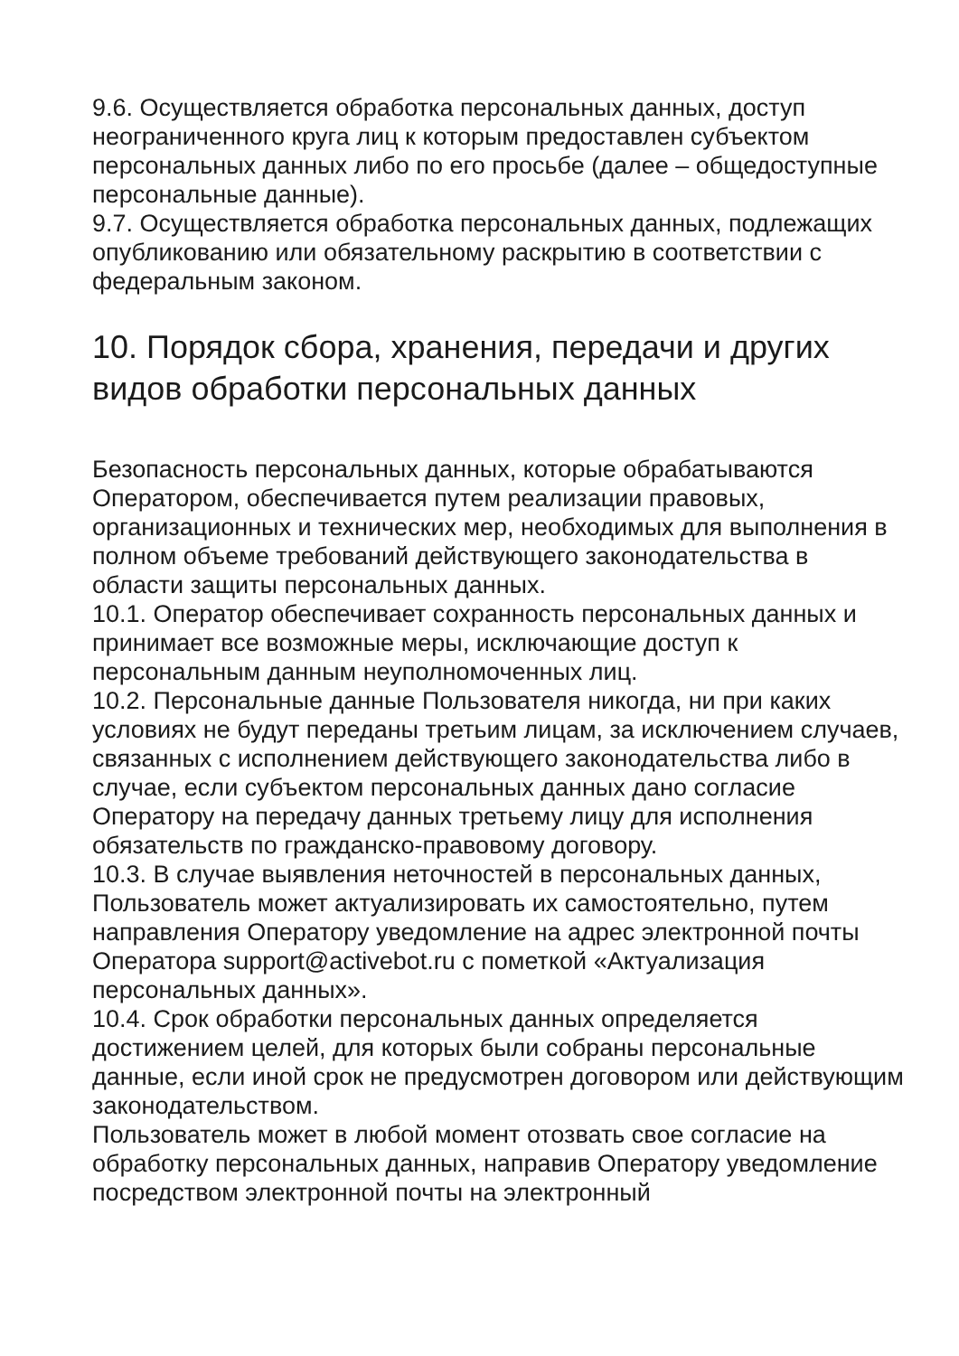9.6. Осуществляется обработка персональных данных, доступ неограниченного круга лиц к которым предоставлен субъектом персональных данных либо по его просьбе (далее – общедоступные персональные данные).
9.7. Осуществляется обработка персональных данных, подлежащих опубликованию или обязательному раскрытию в соответствии с федеральным законом.
10. Порядок сбора, хранения, передачи и других видов обработки персональных данных
Безопасность персональных данных, которые обрабатываются Оператором, обеспечивается путем реализации правовых, организационных и технических мер, необходимых для выполнения в полном объеме требований действующего законодательства в области защиты персональных данных.
10.1. Оператор обеспечивает сохранность персональных данных и принимает все возможные меры, исключающие доступ к персональным данным неуполномоченных лиц.
10.2. Персональные данные Пользователя никогда, ни при каких условиях не будут переданы третьим лицам, за исключением случаев, связанных с исполнением действующего законодательства либо в случае, если субъектом персональных данных дано согласие Оператору на передачу данных третьему лицу для исполнения обязательств по гражданско-правовому договору.
10.3. В случае выявления неточностей в персональных данных, Пользователь может актуализировать их самостоятельно, путем направления Оператору уведомление на адрес электронной почты Оператора support@activebot.ru с пометкой «Актуализация персональных данных».
10.4. Срок обработки персональных данных определяется достижением целей, для которых были собраны персональные данные, если иной срок не предусмотрен договором или действующим законодательством.
Пользователь может в любой момент отозвать свое согласие на обработку персональных данных, направив Оператору уведомление посредством электронной почты на электронный